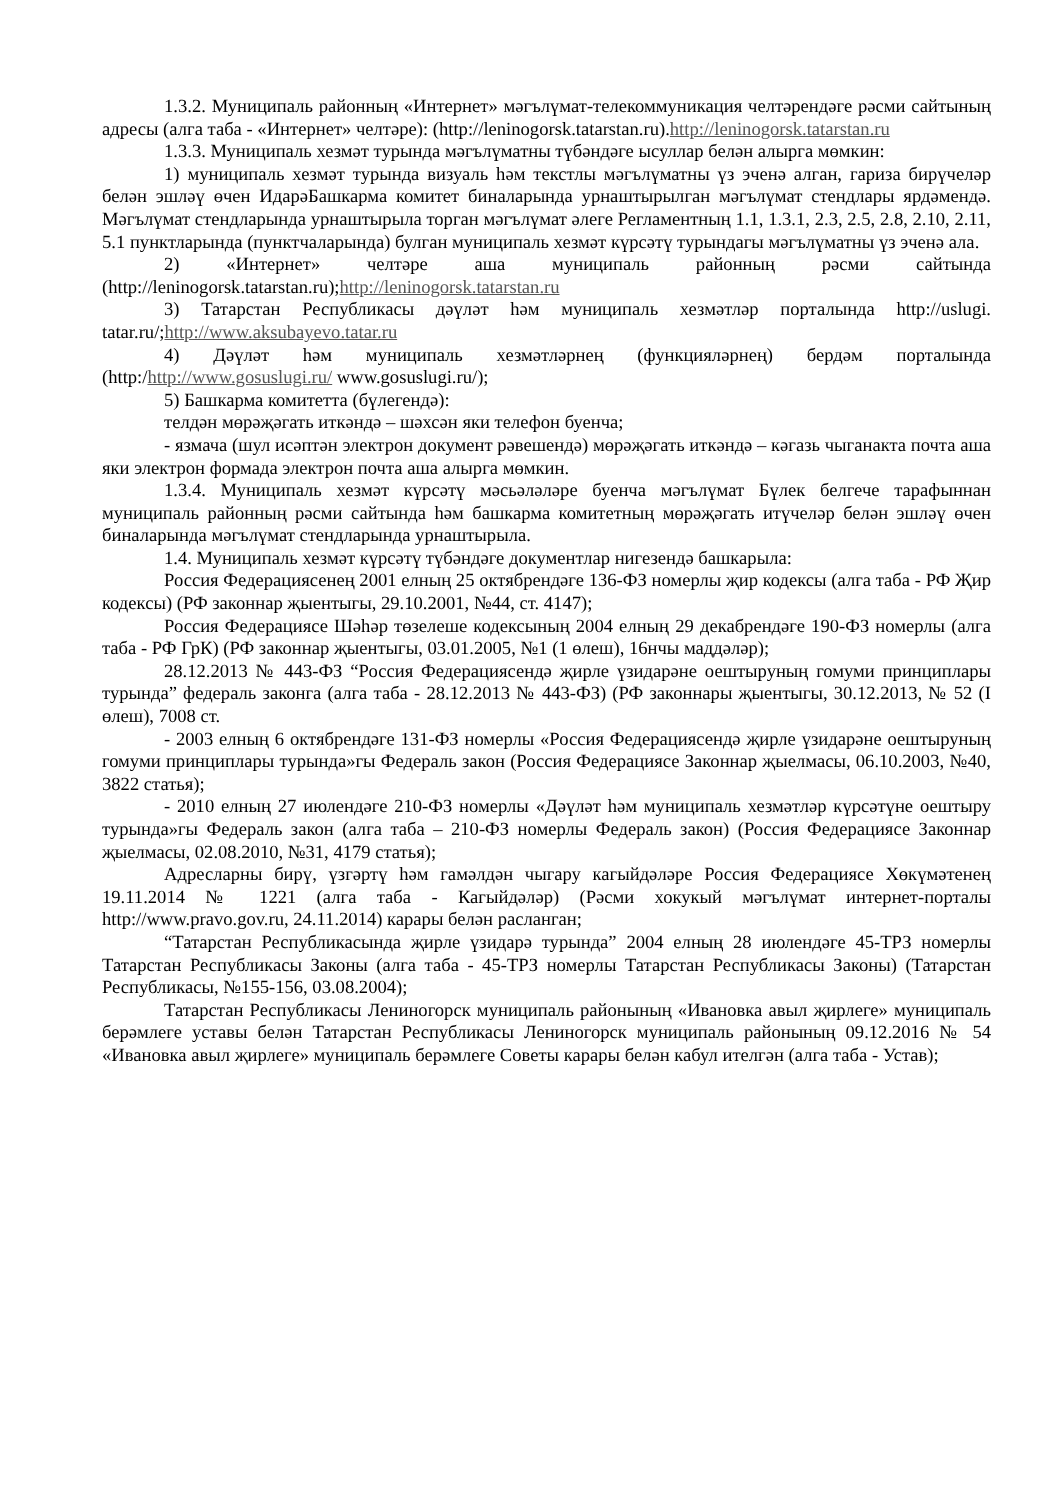1.3.2. Муниципаль районның «Интернет» мәгълүмат-телекоммуникация челтәрендәге рәсми сайтының адресы (алга таба - «Интернет» челтәре): (http://leninogorsk.tatarstan.ru).http://leninogorsk.tatarstan.ru
1.3.3. Муниципаль хезмәт турында мәгълүматны түбәндәге ысуллар белән алырга мөмкин:
1) муниципаль хезмәт турында визуаль һәм текстлы мәгълүматны үз эченә алган, гариза бирүчеләр белән эшләү өчен ИдарәБашкарма комитет биналарында урнаштырылган мәгълүмат стендлары ярдәмендә. Мәгълүмат стендларында урнаштырыла торган мәгълүмат әлеге Регламентның 1.1, 1.3.1, 2.3, 2.5, 2.8, 2.10, 2.11, 5.1 пунктларында (пунктчаларында) булган муниципаль хезмәт күрсәтү турындагы мәгълүматны үз эченә ала.
2) «Интернет» челтәре аша муниципаль районның рәсми сайтында (http://leninogorsk.tatarstan.ru);http://leninogorsk.tatarstan.ru
3) Татарстан Республикасы дәүләт һәм муниципаль хезмәтләр порталында http://uslugi. tatar.ru/;http://www.aksubayevo.tatar.ru
4) Дәүләт һәм муниципаль хезмәтләрнең (функцияләрнең) бердәм порталында (http:/http://www.gosuslugi.ru/ www.gosuslugi.ru/);
5) Башкарма комитетта (бүлегендә):
телдән мөрәҗәгать иткәндә – шәхсән яки телефон буенча;
- язмача (шул исәптән электрон документ рәвешендә) мөрәҗәгать иткәндә – кәгазь чыганакта почта аша яки электрон формада электрон почта аша алырга мөмкин.
1.3.4. Муниципаль хезмәт күрсәтү мәсьәләләре буенча мәгълүмат Бүлек белгече тарафыннан муниципаль районның рәсми сайтында һәм башкарма комитетның мөрәҗәгать итүчеләр белән эшләү өчен биналарында мәгълүмат стендларында урнаштырыла.
1.4. Муниципаль хезмәт күрсәтү түбәндәге документлар нигезендә башкарыла:
Россия Федерациясенең 2001 елның 25 октябрендәге 136-ФЗ номерлы җир кодексы (алга таба - РФ Җир кодексы) (РФ законнар җыентыгы, 29.10.2001, №44, ст. 4147);
Россия Федерациясе Шәһәр төзелеше кодексының 2004 елның 29 декабрендәге 190-ФЗ номерлы (алга таба - РФ ГрК) (РФ законнар җыентыгы, 03.01.2005, №1 (1 өлеш), 16нчы маддәләр);
28.12.2013 № 443-ФЗ “Россия Федерациясендә җирле үзидарәне оештыруның гомуми принциплары турында” федераль законга (алга таба - 28.12.2013 № 443-ФЗ) (РФ законнары җыентыгы, 30.12.2013, № 52 (I өлеш), 7008 ст.
- 2003 елның 6 октябрендәге 131-ФЗ номерлы «Россия Федерациясендә җирле үзидарәне оештыруның гомуми принциплары турында»гы Федераль закон (Россия Федерациясе Законнар җыелмасы, 06.10.2003, №40, 3822 статья);
- 2010 елның 27 июлендәге 210-ФЗ номерлы «Дәүләт һәм муниципаль хезмәтләр күрсәтүне оештыру турында»гы Федераль закон (алга таба – 210-ФЗ номерлы Федераль закон) (Россия Федерациясе Законнар җыелмасы, 02.08.2010, №31, 4179 статья);
Адресларны бирү, үзгәртү һәм гамәлдән чыгару кагыйдәләре Россия Федерациясе Хөкүмәтенең 19.11.2014 № 1221 (алга таба - Кагыйдәләр) (Рәсми хокукый мәгълүмат интернет-порталы http://www.pravo.gov.ru, 24.11.2014) карары белән расланган;
“Татарстан Республикасында җирле үзидарә турында” 2004 елның 28 июлендәге 45-ТРЗ номерлы Татарстан Республикасы Законы (алга таба - 45-ТРЗ номерлы Татарстан Республикасы Законы) (Татарстан Республикасы, №155-156, 03.08.2004);
Татарстан Республикасы Лениногорск муниципаль районының «Ивановка авыл җирлеге» муниципаль берәмлеге уставы белән Татарстан Республикасы Лениногорск муниципаль районының 09.12.2016 № 54 «Ивановка авыл җирлеге» муниципаль берәмлеге Советы карары белән кабул ителгән (алга таба - Устав);